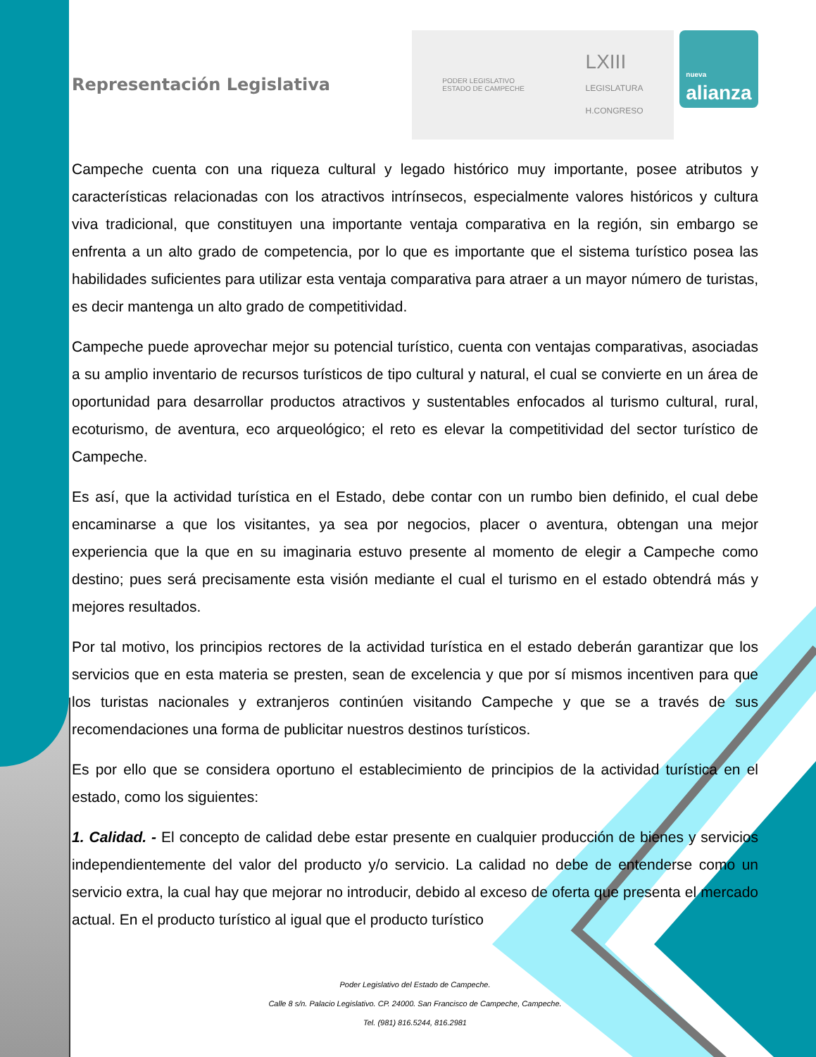Representación Legislativa
PODER LEGISLATIVO
ESTADO DE CAMPECHE LXIII
LEGISLATURA
H.CONGRESO
nueva
alianza
Campeche cuenta con una riqueza cultural y legado histórico muy importante, posee atributos y características relacionadas con los atractivos intrínsecos, especialmente valores históricos y cultura viva tradicional, que constituyen una importante ventaja comparativa en la región, sin embargo se enfrenta a un alto grado de competencia, por lo que es importante que el sistema turístico posea las habilidades suficientes para utilizar esta ventaja comparativa para atraer a un mayor número de turistas, es decir mantenga un alto grado de competitividad.
Campeche puede aprovechar mejor su potencial turístico, cuenta con ventajas comparativas, asociadas a su amplio inventario de recursos turísticos de tipo cultural y natural, el cual se convierte en un área de oportunidad para desarrollar productos atractivos y sustentables enfocados al turismo cultural, rural, ecoturismo, de aventura, eco arqueológico; el reto es elevar la competitividad del sector turístico de Campeche.
Es así, que la actividad turística en el Estado, debe contar con un rumbo bien definido, el cual debe encaminarse a que los visitantes, ya sea por negocios, placer o aventura, obtengan una mejor experiencia que la que en su imaginaria estuvo presente al momento de elegir a Campeche como destino; pues será precisamente esta visión mediante el cual el turismo en el estado obtendrá más y mejores resultados.
Por tal motivo, los principios rectores de la actividad turística en el estado deberán garantizar que los servicios que en esta materia se presten, sean de excelencia y que por sí mismos incentiven para que los turistas nacionales y extranjeros continúen visitando Campeche y que se a través de sus recomendaciones una forma de publicitar nuestros destinos turísticos.
Es por ello que se considera oportuno el establecimiento de principios de la actividad turística en el estado, como los siguientes:
1. Calidad. - El concepto de calidad debe estar presente en cualquier producción de bienes y servicios independientemente del valor del producto y/o servicio. La calidad no debe de entenderse como un servicio extra, la cual hay que mejorar no introducir, debido al exceso de oferta que presenta el mercado actual. En el producto turístico al igual que el producto turístico
Poder Legislativo del Estado de Campeche.
Calle 8 s/n. Palacio Legislativo. CP. 24000. San Francisco de Campeche, Campeche.
Tel. (981) 816.5244, 816.2981